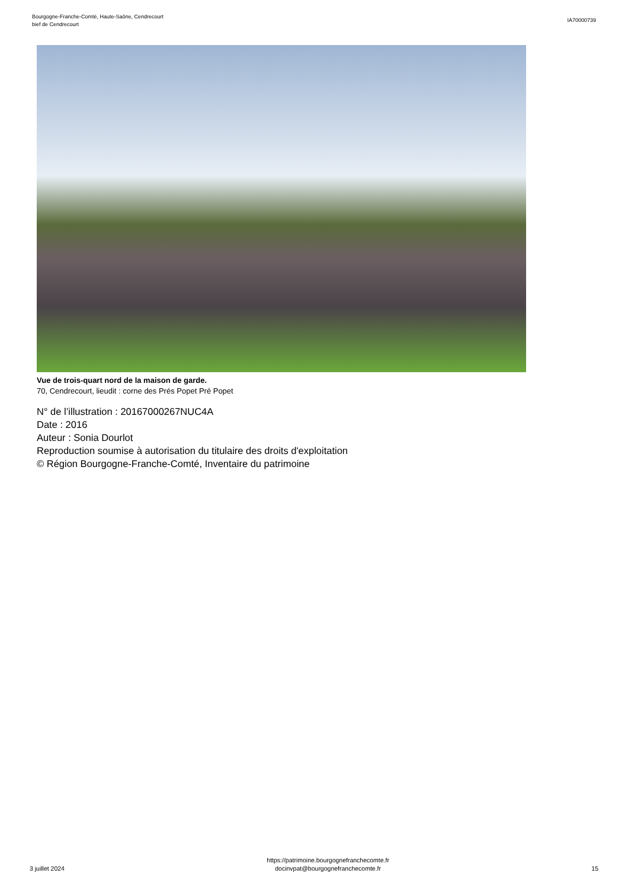Bourgogne-Franche-Comté, Haute-Saône, Cendrecourt
bief de Cendrecourt
IA70000739
Vue de trois-quart nord de la maison de garde.
70, Cendrecourt, lieudit : corne des Prés Popet Pré Popet
N° de l’illustration : 20167000267NUC4A
Date : 2016
Auteur : Sonia Dourlot
Reproduction soumise à autorisation du titulaire des droits d'exploitation
© Région Bourgogne-Franche-Comté, Inventaire du patrimoine
3 juillet 2024
https://patrimoine.bourgognefranchecomte.fr
docinvpat@bourgognefranchecomte.fr
15